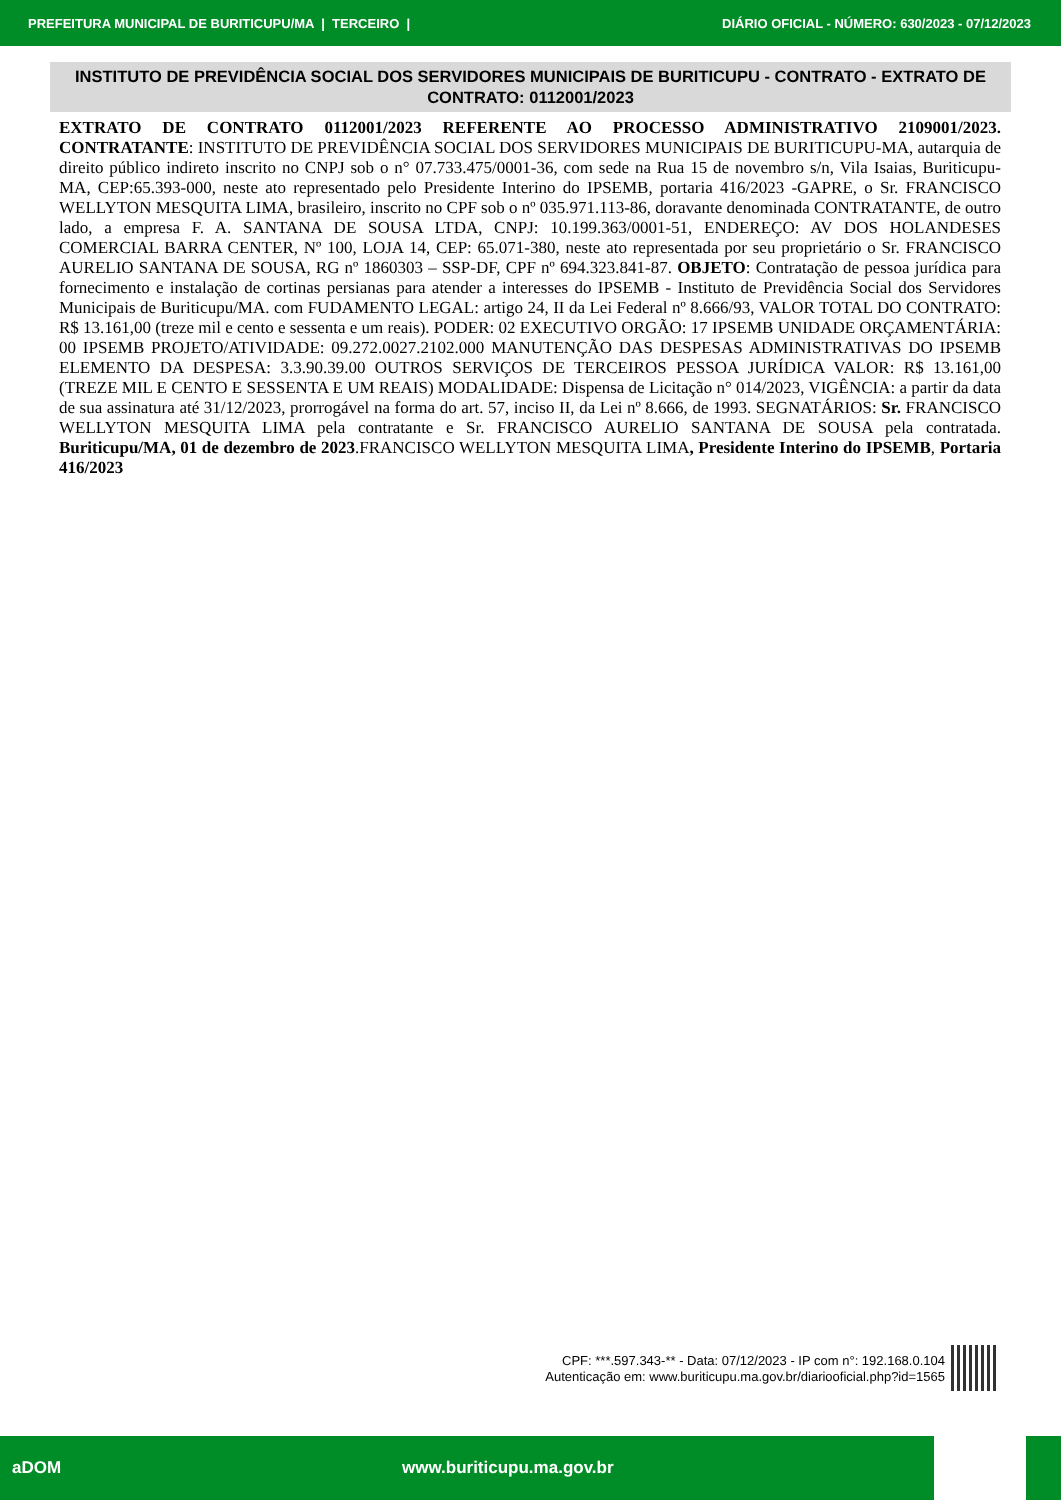PREFEITURA MUNICIPAL DE BURITICUPU/MA | TERCEIRO | DIÁRIO OFICIAL - NÚMERO: 630/2023 - 07/12/2023
INSTITUTO DE PREVIDÊNCIA SOCIAL DOS SERVIDORES MUNICIPAIS DE BURITICUPU - CONTRATO - EXTRATO DE CONTRATO: 0112001/2023
EXTRATO DE CONTRATO 0112001/2023 REFERENTE AO PROCESSO ADMINISTRATIVO 2109001/2023. CONTRATANTE: INSTITUTO DE PREVIDÊNCIA SOCIAL DOS SERVIDORES MUNICIPAIS DE BURITICUPU-MA, autarquia de direito público indireto inscrito no CNPJ sob o n° 07.733.475/0001-36, com sede na Rua 15 de novembro s/n, Vila Isaias, Buriticupu- MA, CEP:65.393-000, neste ato representado pelo Presidente Interino do IPSEMB, portaria 416/2023 -GAPRE, o Sr. FRANCISCO WELLYTON MESQUITA LIMA, brasileiro, inscrito no CPF sob o nº 035.971.113-86, doravante denominada CONTRATANTE, de outro lado, a empresa F. A. SANTANA DE SOUSA LTDA, CNPJ: 10.199.363/0001-51, ENDEREÇO: AV DOS HOLANDESES COMERCIAL BARRA CENTER, Nº 100, LOJA 14, CEP: 65.071-380, neste ato representada por seu proprietário o Sr. FRANCISCO AURELIO SANTANA DE SOUSA, RG nº 1860303 – SSP-DF, CPF nº 694.323.841-87. OBJETO: Contratação de pessoa jurídica para fornecimento e instalação de cortinas persianas para atender a interesses do IPSEMB - Instituto de Previdência Social dos Servidores Municipais de Buriticupu/MA. com FUDAMENTO LEGAL: artigo 24, II da Lei Federal nº 8.666/93, VALOR TOTAL DO CONTRATO: R$ 13.161,00 (treze mil e cento e sessenta e um reais). PODER: 02 EXECUTIVO ORGÃO: 17 IPSEMB UNIDADE ORÇAMENTÁRIA: 00 IPSEMB PROJETO/ATIVIDADE: 09.272.0027.2102.000 MANUTENÇÃO DAS DESPESAS ADMINISTRATIVAS DO IPSEMB ELEMENTO DA DESPESA: 3.3.90.39.00 OUTROS SERVIÇOS DE TERCEIROS PESSOA JURÍDICA VALOR: R$ 13.161,00 (TREZE MIL E CENTO E SESSENTA E UM REAIS) MODALIDADE: Dispensa de Licitação n° 014/2023, VIGÊNCIA: a partir da data de sua assinatura até 31/12/2023, prorrogável na forma do art. 57, inciso II, da Lei nº 8.666, de 1993. SEGNATÁRIOS: Sr. FRANCISCO WELLYTON MESQUITA LIMA pela contratante e Sr. FRANCISCO AURELIO SANTANA DE SOUSA pela contratada. Buriticupu/MA, 01 de dezembro de 2023.FRANCISCO WELLYTON MESQUITA LIMA, Presidente Interino do IPSEMB, Portaria 416/2023
CPF: ***.597.343-** - Data: 07/12/2023 - IP com n°: 192.168.0.104
Autenticação em: www.buriticupu.ma.gov.br/diariooficial.php?id=1565
aDOM www.buriticupu.ma.gov.br